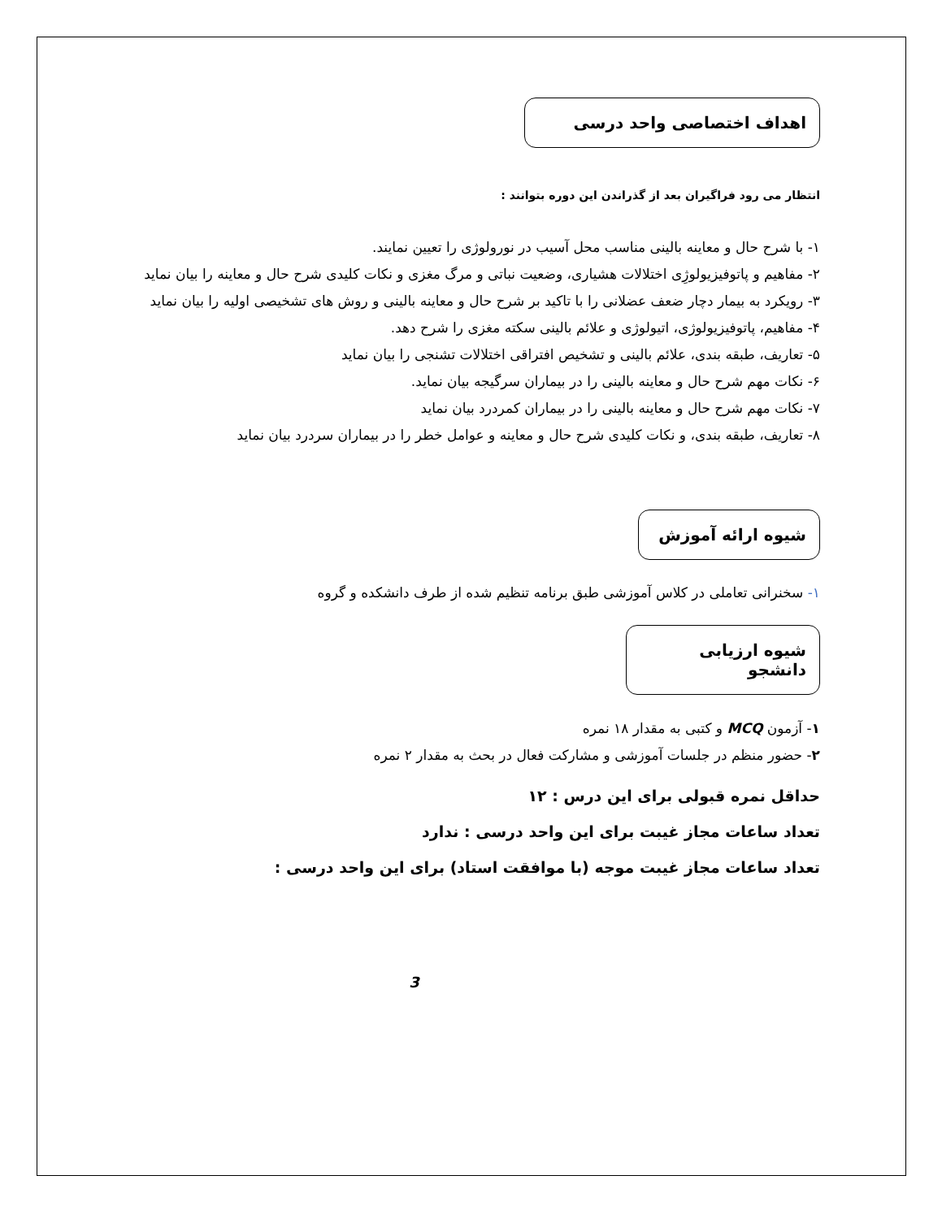اهداف اختصاصی واحد درسی
انتظار می رود فراگیران بعد از گذراندن این دوره بتوانند :
۱- با شرح حال و معاینه بالینی مناسب محل آسیب در نورولوژی را تعیین نمایند.
۲- مفاهیم و پاتوفیزیولوژِی اختلالات هشیاری، وضعیت نباتی و مرگ مغزی و نکات کلیدی شرح حال و معاینه را بیان نماید
۳- رویکرد به بیمار دچار ضعف عضلانی را با تاکید بر شرح حال و معاینه بالینی و روش های تشخیصی اولیه را بیان نماید
۴- مفاهیم، پاتوفیزیولوژی، اتیولوژی و علائم بالینی سکته مغزی را شرح دهد.
۵- تعاریف، طبقه بندی، علائم بالینی و تشخیص افتراقی اختلالات تشنجی را بیان نماید
۶- نکات مهم شرح حال و معاینه بالینی را در بیماران سرگیجه بیان نماید.
۷- نکات مهم شرح حال و معاینه بالینی را در بیماران کمردرد بیان نماید
۸- تعاریف، طبقه بندی، و نکات کلیدی شرح حال و معاینه و عوامل خطر را در بیماران سردرد بیان نماید
شیوه ارائه آموزش
۱- سخنرانی تعاملی در کلاس آموزشی طبق برنامه تنظیم شده از طرف دانشکده و گروه
شیوه ارزیابی دانشجو
۱- آزمون MCQ و کتبی به مقدار ۱۸ نمره
۲- حضور منظم در جلسات آموزشی و مشارکت فعال در بحث به مقدار ۲ نمره
حداقل نمره قبولی برای این درس : ۱۲
تعداد ساعات مجاز غیبت برای این واحد درسی : ندارد
تعداد ساعات مجاز غیبت موجه (با موافقت استاد) برای این واحد درسی :
3